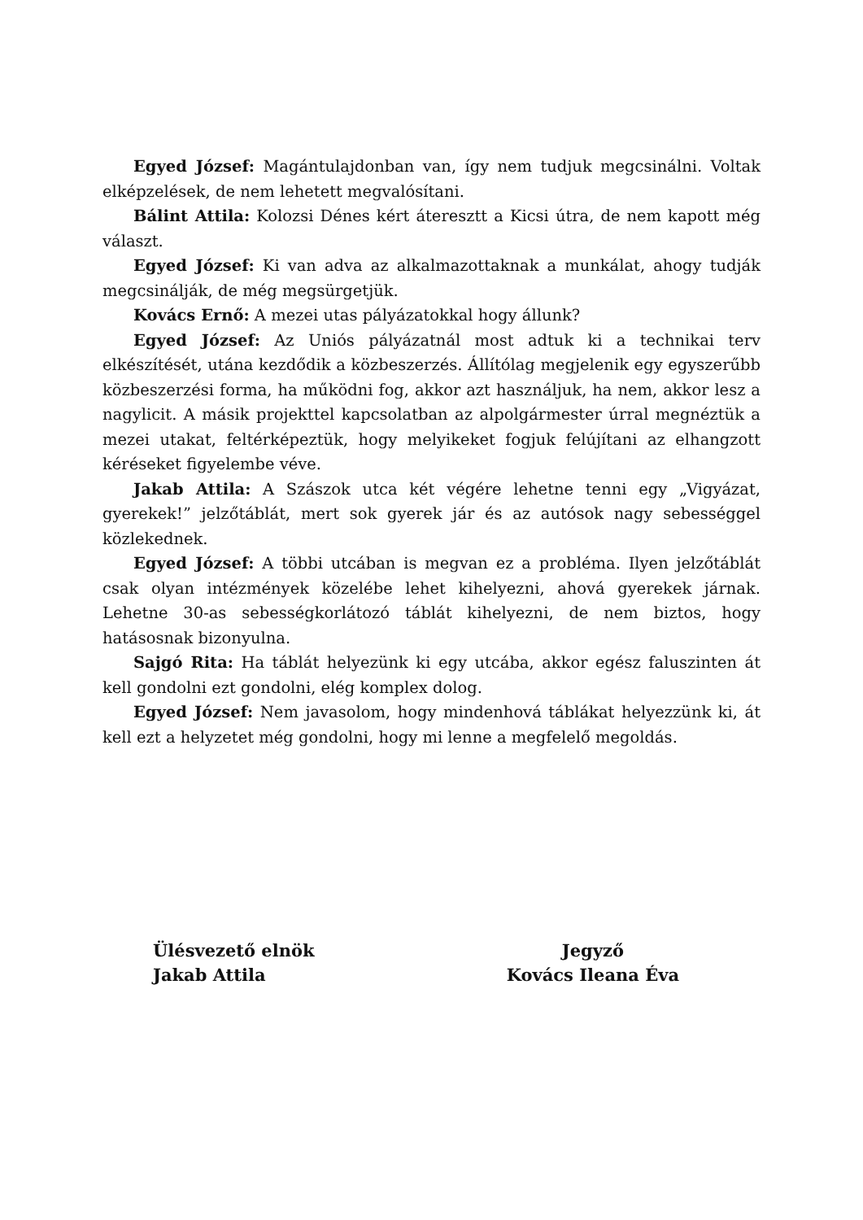Egyed József: Magántulajdonban van, így nem tudjuk megcsinálni. Voltak elképzelések, de nem lehetett megvalósítani.
Bálint Attila: Kolozsi Dénes kért áteresztt a Kicsi útra, de nem kapott még választ.
Egyed József: Ki van adva az alkalmazottaknak a munkálat, ahogy tudják megcsinálják, de még megsürgetjük.
Kovács Ernő: A mezei utas pályázatokkal hogy állunk?
Egyed József: Az Uniós pályázatnál most adtuk ki a technikai terv elkészítését, utána kezdődik a közbeszerzés. Állítólag megjelenik egy egyszerűbb közbeszerzési forma, ha működni fog, akkor azt használjuk, ha nem, akkor lesz a nagylicit. A másik projekttel kapcsolatban az alpolgármester úrral megnéztük a mezei utakat, feltérképeztük, hogy melyikeket fogjuk felújítani az elhangzott kéréseket figyelembe véve.
Jakab Attila: A Szászok utca két végére lehetne tenni egy „Vigyázat, gyerekek!” jelzőtáblát, mert sok gyerek jár és az autósok nagy sebességgel közlekednek.
Egyed József: A többi utcában is megvan ez a probléma. Ilyen jelzőtáblát csak olyan intézmények közelébe lehet kihelyezni, ahová gyerekek járnak. Lehetne 30-as sebességkorlátozó táblát kihelyezni, de nem biztos, hogy hatásosnak bizonyulna.
Sajgó Rita: Ha táblát helyezünk ki egy utcába, akkor egész faluszinten át kell gondolni ezt gondolni, elég komplex dolog.
Egyed József: Nem javasolom, hogy mindenhová táblákat helyezzünk ki, át kell ezt a helyzetet még gondolni, hogy mi lenne a megfelelő megoldás.
Ülésvezető elnök
Jakab Attila
Jegyző
Kovács Ileana Éva